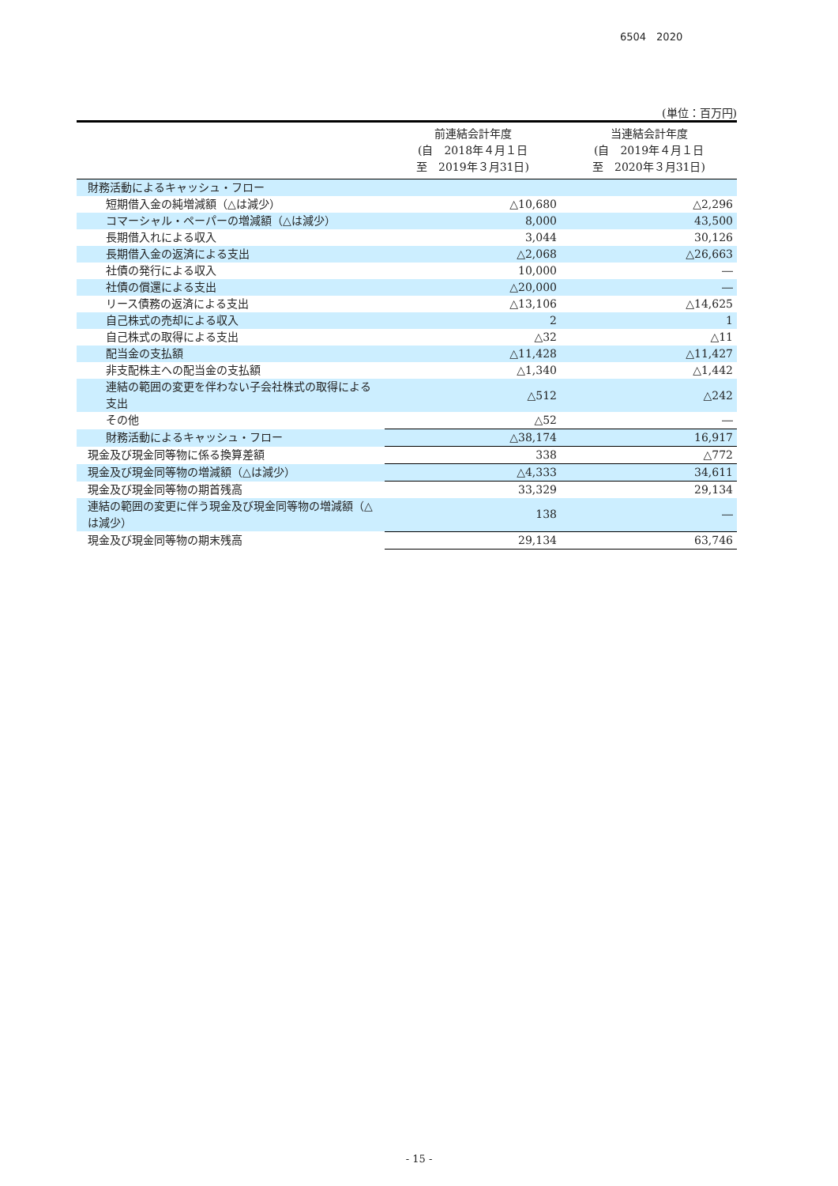6504　2020
(単位：百万円)
| | 前連結会計年度 (自 2018年４月１日 至 2019年３月31日) | 当連結会計年度 (自 2019年４月１日 至 2020年３月31日) |
| --- | --- | --- |
| 財務活動によるキャッシュ・フロー | | |
| 短期借入金の純増減額（△は減少） | △10,680 | △2,296 |
| コマーシャル・ペーパーの増減額（△は減少） | 8,000 | 43,500 |
| 長期借入れによる収入 | 3,044 | 30,126 |
| 長期借入金の返済による支出 | △2,068 | △26,663 |
| 社債の発行による収入 | 10,000 | ― |
| 社債の償還による支出 | △20,000 | ― |
| リース債務の返済による支出 | △13,106 | △14,625 |
| 自己株式の売却による収入 | 2 | 1 |
| 自己株式の取得による支出 | △32 | △11 |
| 配当金の支払額 | △11,428 | △11,427 |
| 非支配株主への配当金の支払額 | △1,340 | △1,442 |
| 連結の範囲の変更を伴わない子会社株式の取得による支出 | △512 | △242 |
| その他 | △52 | ― |
| 財務活動によるキャッシュ・フロー | △38,174 | 16,917 |
| 現金及び現金同等物に係る換算差額 | 338 | △772 |
| 現金及び現金同等物の増減額（△は減少） | △4,333 | 34,611 |
| 現金及び現金同等物の期首残高 | 33,329 | 29,134 |
| 連結の範囲の変更に伴う現金及び現金同等物の増減額（△は減少） | 138 | ― |
| 現金及び現金同等物の期末残高 | 29,134 | 63,746 |
- 15 -